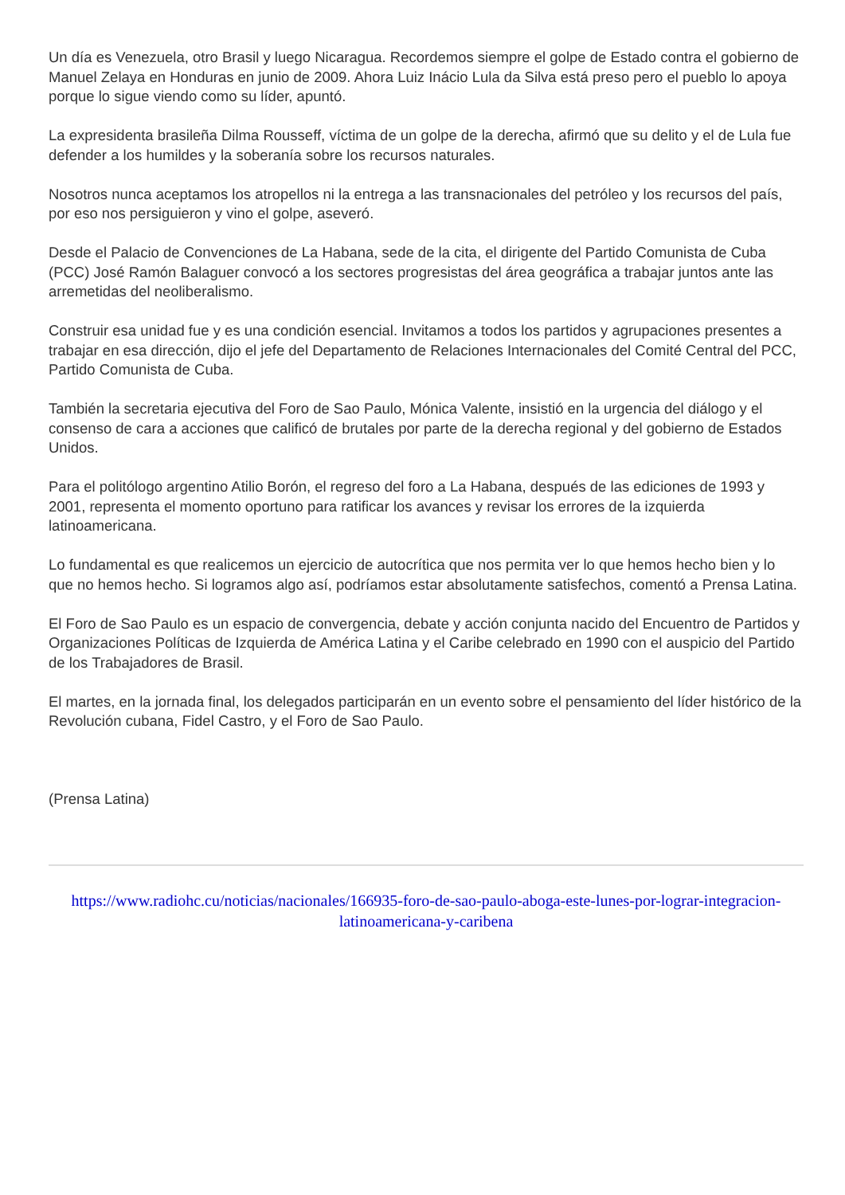Un día es Venezuela, otro Brasil y luego Nicaragua. Recordemos siempre el golpe de Estado contra el gobierno de Manuel Zelaya en Honduras en junio de 2009. Ahora Luiz Inácio Lula da Silva está preso pero el pueblo lo apoya porque lo sigue viendo como su líder, apuntó.
La expresidenta brasileña Dilma Rousseff, víctima de un golpe de la derecha, afirmó que su delito y el de Lula fue defender a los humildes y la soberanía sobre los recursos naturales.
Nosotros nunca aceptamos los atropellos ni la entrega a las transnacionales del petróleo y los recursos del país, por eso nos persiguieron y vino el golpe, aseveró.
Desde el Palacio de Convenciones de La Habana, sede de la cita, el dirigente del Partido Comunista de Cuba (PCC) José Ramón Balaguer convocó a los sectores progresistas del área geográfica a trabajar juntos ante las arremetidas del neoliberalismo.
Construir esa unidad fue y es una condición esencial. Invitamos a todos los partidos y agrupaciones presentes a trabajar en esa dirección, dijo el jefe del Departamento de Relaciones Internacionales del Comité Central del PCC, Partido Comunista de Cuba.
También la secretaria ejecutiva del Foro de Sao Paulo, Mónica Valente, insistió en la urgencia del diálogo y el consenso de cara a acciones que calificó de brutales por parte de la derecha regional y del gobierno de Estados Unidos.
Para el politólogo argentino Atilio Borón, el regreso del foro a La Habana, después de las ediciones de 1993 y 2001, representa el momento oportuno para ratificar los avances y revisar los errores de la izquierda latinoamericana.
Lo fundamental es que realicemos un ejercicio de autocrítica que nos permita ver lo que hemos hecho bien y lo que no hemos hecho. Si logramos algo así, podríamos estar absolutamente satisfechos, comentó a Prensa Latina.
El Foro de Sao Paulo es un espacio de convergencia, debate y acción conjunta nacido del Encuentro de Partidos y Organizaciones Políticas de Izquierda de América Latina y el Caribe celebrado en 1990 con el auspicio del Partido de los Trabajadores de Brasil.
El martes, en la jornada final, los delegados participarán en un evento sobre el pensamiento del líder histórico de la Revolución cubana, Fidel Castro, y el Foro de Sao Paulo.
(Prensa Latina)
https://www.radiohc.cu/noticias/nacionales/166935-foro-de-sao-paulo-aboga-este-lunes-por-lograr-integracion-latinoamericana-y-caribena